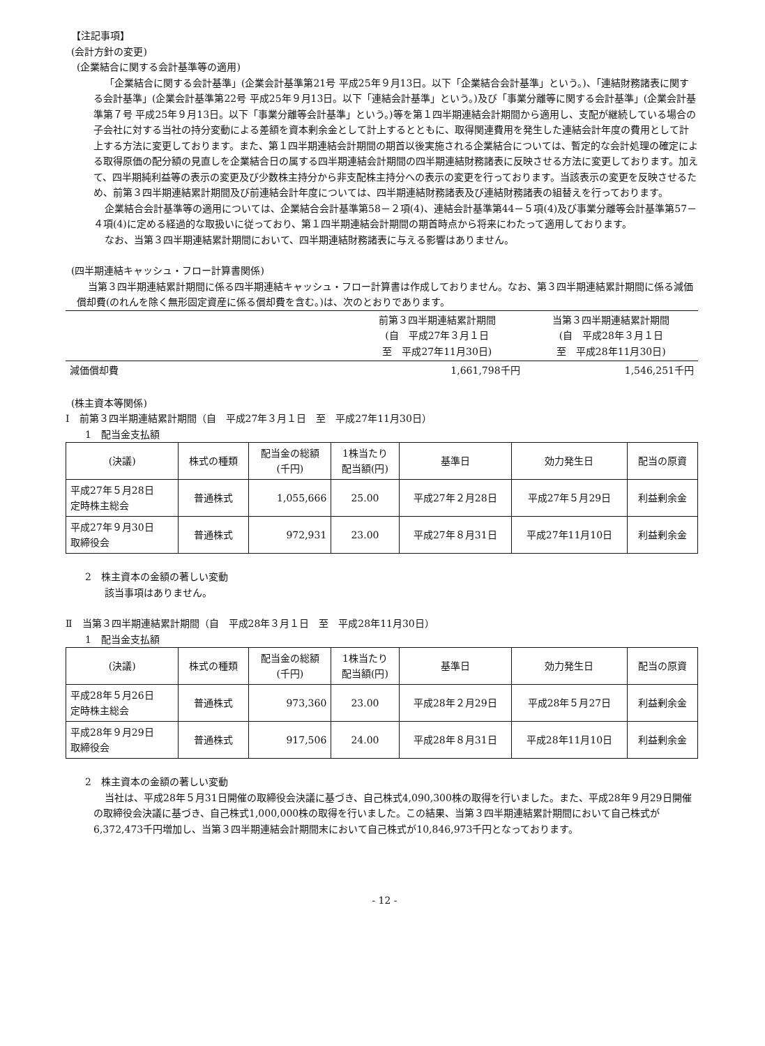【注記事項】
(会計方針の変更)
(企業結合に関する会計基準等の適用)
「企業結合に関する会計基準」(企業会計基準第21号 平成25年９月13日。以下「企業結合会計基準」という。)、「連結財務諸表に関する会計基準」(企業会計基準第22号 平成25年９月13日。以下「連結会計基準」という。)及び「事業分離等に関する会計基準」(企業会計基準第７号 平成25年９月13日。以下「事業分離等会計基準」という。)等を第１四半期連結会計期間から適用し、支配が継続している場合の子会社に対する当社の持分変動による差額を資本剰余金として計上するとともに、取得関連費用を発生した連結会計年度の費用として計上する方法に変更しております。また、第１四半期連結会計期間の期首以後実施される企業結合については、暫定的な会計処理の確定による取得原価の配分額の見直しを企業結合日の属する四半期連結会計期間の四半期連結財務諸表に反映させる方法に変更しております。加えて、四半期純利益等の表示の変更及び少数株主持分から非支配株主持分への表示の変更を行っております。当該表示の変更を反映させるため、前第３四半期連結累計期間及び前連結会計年度については、四半期連結財務諸表及び連結財務諸表の組替えを行っております。
企業結合会計基準等の適用については、企業結合会計基準第58－２項(4)、連結会計基準第44－５項(4)及び事業分離等会計基準第57－４項(4)に定める経過的な取扱いに従っており、第１四半期連結会計期間の期首時点から将来にわたって適用しております。
なお、当第３四半期連結累計期間において、四半期連結財務諸表に与える影響はありません。
(四半期連結キャッシュ・フロー計算書関係)
当第３四半期連結累計期間に係る四半期連結キャッシュ・フロー計算書は作成しておりません。なお、第３四半期連結累計期間に係る減価償却費(のれんを除く無形固定資産に係る償却費を含む。)は、次のとおりであります。
| | 前第３四半期連結累計期間 (自 平成27年３月１日 至 平成27年11月30日) | 当第３四半期連結累計期間 (自 平成28年３月１日 至 平成28年11月30日) |
| 減価償却費 | 1,661,798千円 | 1,546,251千円 |
(株主資本等関係)
Ⅰ　前第３四半期連結累計期間（自　平成27年３月１日　至　平成27年11月30日）
1　配当金支払額
| (決議) | 株式の種類 | 配当金の総額 (千円) | 1株当たり 配当額(円) | 基準日 | 効力発生日 | 配当の原資 |
| --- | --- | --- | --- | --- | --- | --- |
| 平成27年５月28日 定時株主総会 | 普通株式 | 1,055,666 | 25.00 | 平成27年２月28日 | 平成27年５月29日 | 利益剰余金 |
| 平成27年９月30日 取締役会 | 普通株式 | 972,931 | 23.00 | 平成27年８月31日 | 平成27年11月10日 | 利益剰余金 |
2　株主資本の金額の著しい変動
該当事項はありません。
Ⅱ　当第３四半期連結累計期間（自　平成28年３月１日　至　平成28年11月30日）
1　配当金支払額
| (決議) | 株式の種類 | 配当金の総額 (千円) | 1株当たり 配当額(円) | 基準日 | 効力発生日 | 配当の原資 |
| --- | --- | --- | --- | --- | --- | --- |
| 平成28年５月26日 定時株主総会 | 普通株式 | 973,360 | 23.00 | 平成28年２月29日 | 平成28年５月27日 | 利益剰余金 |
| 平成28年９月29日 取締役会 | 普通株式 | 917,506 | 24.00 | 平成28年８月31日 | 平成28年11月10日 | 利益剰余金 |
2　株主資本の金額の著しい変動
当社は、平成28年５月31日開催の取締役会決議に基づき、自己株式4,090,300株の取得を行いました。また、平成28年９月29日開催の取締役会決議に基づき、自己株式1,000,000株の取得を行いました。この結果、当第３四半期連結累計期間において自己株式が6,372,473千円増加し、当第３四半期連結会計期間末において自己株式が10,846,973千円となっております。
- 12 -